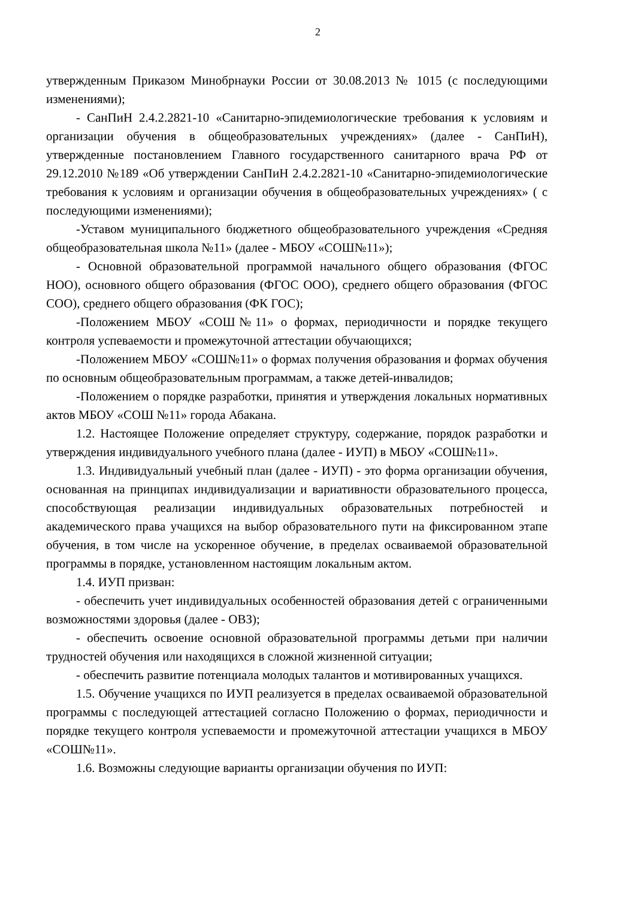2
утвержденным Приказом Минобрнауки России от 30.08.2013 № 1015 (с последующими изменениями);
- СанПиН 2.4.2.2821-10 «Санитарно-эпидемиологические требования к условиям и организации обучения в общеобразовательных учреждениях» (далее - СанПиН), утвержденные постановлением Главного государственного санитарного врача РФ от 29.12.2010 №189 «Об утверждении СанПиН 2.4.2.2821-10 «Санитарно-эпидемиологические требования к условиям и организации обучения в общеобразовательных учреждениях» ( с последующими изменениями);
-Уставом муниципального бюджетного общеобразовательного учреждения «Средняя общеобразовательная школа №11» (далее - МБОУ «СОШ№11»);
- Основной образовательной программой начального общего образования (ФГОС НОО), основного общего образования (ФГОС ООО), среднего общего образования (ФГОС СОО), среднего общего образования (ФК ГОС);
-Положением МБОУ «СОШ№11» о формах, периодичности и порядке текущего контроля успеваемости и промежуточной аттестации обучающихся;
-Положением МБОУ «СОШ№11» о формах получения образования и формах обучения по основным общеобразовательным программам, а также детей-инвалидов;
-Положением о порядке разработки, принятия и утверждения локальных нормативных актов МБОУ «СОШ №11» города Абакана.
1.2. Настоящее Положение определяет структуру, содержание, порядок разработки и утверждения индивидуального учебного плана (далее - ИУП) в МБОУ «СОШ№11».
1.3. Индивидуальный учебный план (далее - ИУП) - это форма организации обучения, основанная на принципах индивидуализации и вариативности образовательного процесса, способствующая реализации индивидуальных образовательных потребностей и академического права учащихся на выбор образовательного пути на фиксированном этапе обучения, в том числе на ускоренное обучение, в пределах осваиваемой образовательной программы в порядке, установленном настоящим локальным актом.
1.4. ИУП призван:
- обеспечить учет индивидуальных особенностей образования детей с ограниченными возможностями здоровья (далее - ОВЗ);
- обеспечить освоение основной образовательной программы детьми при наличии трудностей обучения или находящихся в сложной жизненной ситуации;
- обеспечить развитие потенциала молодых талантов и мотивированных учащихся.
1.5. Обучение учащихся по ИУП реализуется в пределах осваиваемой образовательной программы с последующей аттестацией согласно Положению о формах, периодичности и порядке текущего контроля успеваемости и промежуточной аттестации учащихся в МБОУ «СОШ№11».
1.6. Возможны следующие варианты организации обучения по ИУП: